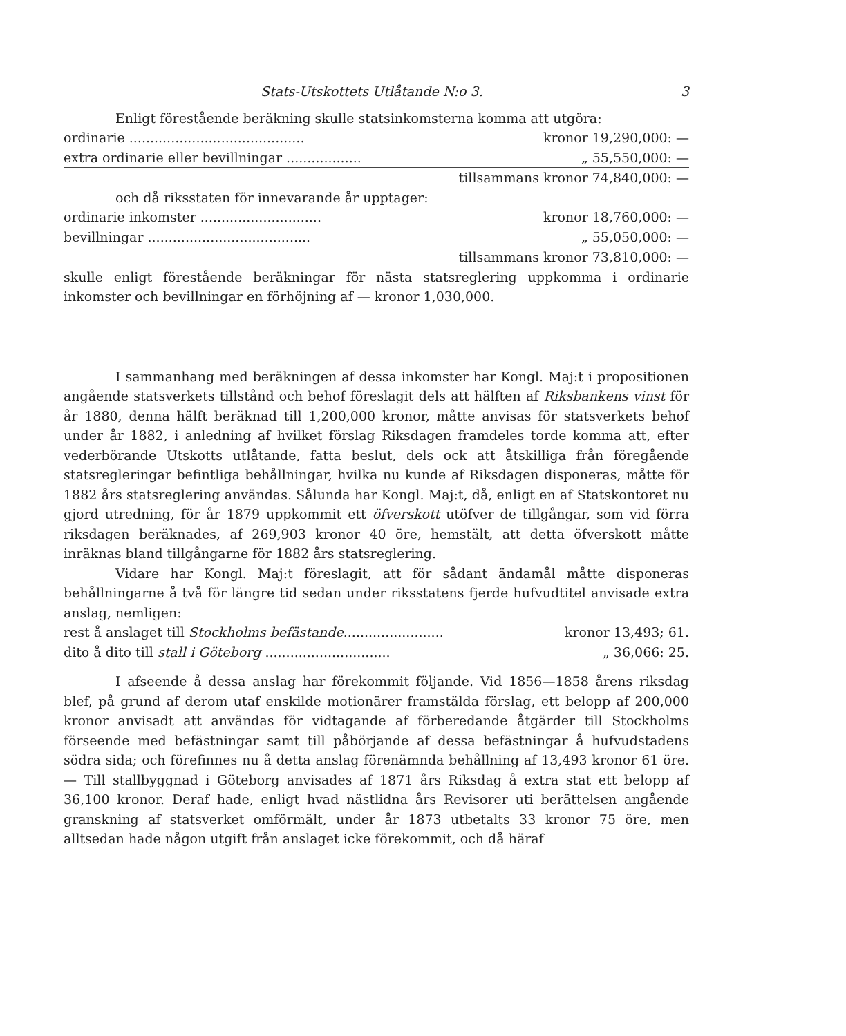Stats-Utskottets Utlåtande N:o 3. 3
Enligt förestående beräkning skulle statsinkomsterna komma att utgöra:
| ordinarie .......................................... | kronor 19,290,000: — |
| extra ordinarie eller bevillningar .................. | „ 55,550,000: — |
| | tillsammans kronor 74,840,000: — |
och då riksstaten för innevarande år upptager:
| ordinarie inkomster ............................. | kronor 18,760,000: — |
| bevillningar ....................................... | „ 55,050,000: — |
| | tillsammans kronor 73,810,000: — |
skulle enligt förestående beräkningar för nästa statsreglering uppkomma i ordinarie inkomster och bevillningar en förhöjning af — kronor 1,030,000.
I sammanhang med beräkningen af dessa inkomster har Kongl. Maj:t i propositionen angående statsverkets tillstånd och behof föreslagit dels att hälften af Riksbankens vinst för år 1880, denna hälft beräknad till 1,200,000 kronor, måtte anvisas för statsverkets behof under år 1882, i anledning af hvilket förslag Riksdagen framdeles torde komma att, efter vederbörande Utskotts utlåtande, fatta beslut, dels ock att åtskilliga från föregående statsregleringar befintliga behållningar, hvilka nu kunde af Riksdagen disponeras, måtte för 1882 års statsreglering användas. Sålunda har Kongl. Maj:t, då, enligt en af Statskontoret nu gjord utredning, för år 1879 uppkommit ett öfverskott utöfver de tillgångar, som vid förra riksdagen beräknades, af 269,903 kronor 40 öre, hemstält, att detta öfverskott måtte inräknas bland tillgångarne för 1882 års statsreglering.
Vidare har Kongl. Maj:t föreslagit, att för sådant ändamål måtte disponeras behållningarne å två för längre tid sedan under riksstatens fjerde hufvudtitel anvisade extra anslag, nemligen:
| rest å anslaget till Stockholms befästande ........................ | kronor 13,493; 61. |
| dito å dito till stall i Göteborg .............................. | „ 36,066: 25. |
I afseende å dessa anslag har förekommit följande. Vid 1856—1858 årens riksdag blef, på grund af derom utaf enskilde motionärer framstälda förslag, ett belopp af 200,000 kronor anvisadt att användas för vidtagande af förberedande åtgärder till Stockholms förseende med befästningar samt till påbörjande af dessa befästningar å hufvudstadens södra sida; och förefinnes nu å detta anslag förenämnda behållning af 13,493 kronor 61 öre. — Till stallbyggnad i Göteborg anvisades af 1871 års Riksdag å extra stat ett belopp af 36,100 kronor. Deraf hade, enligt hvad nästlidna års Revisorer uti berättelsen angående granskning af statsverket omförmält, under år 1873 utbetalts 33 kronor 75 öre, men alltsedan hade någon utgift från anslaget icke förekommit, och då häraf